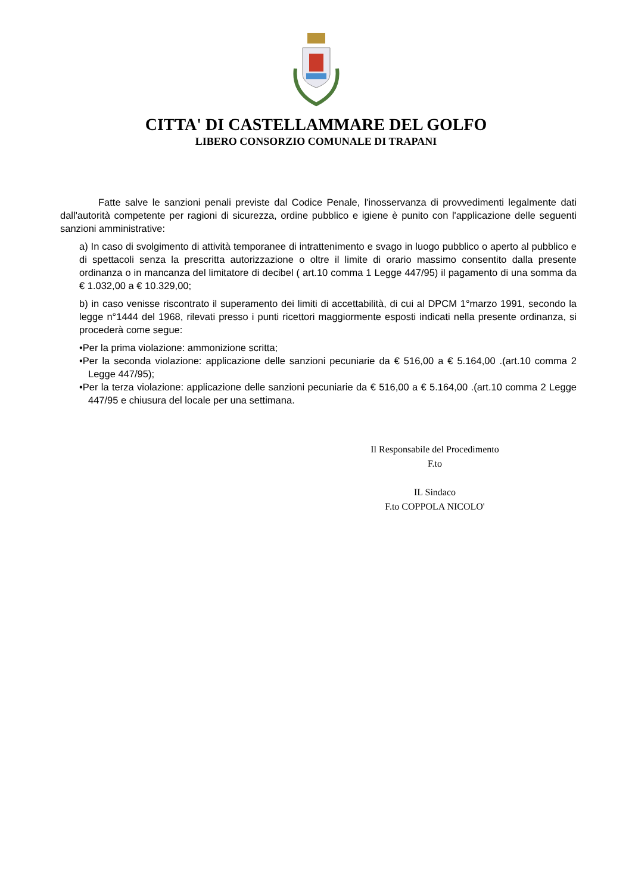CITTA' DI CASTELLAMMARE DEL GOLFO
LIBERO CONSORZIO COMUNALE DI TRAPANI
Fatte salve le sanzioni penali previste dal Codice Penale, l'inosservanza di provvedimenti legalmente dati dall'autorità competente per ragioni di sicurezza, ordine pubblico e igiene è punito con l'applicazione delle seguenti sanzioni amministrative:
a) In caso di svolgimento di attività temporanee di intrattenimento e svago in luogo pubblico o aperto al pubblico e di spettacoli senza la prescritta autorizzazione o oltre il limite di orario massimo consentito dalla presente ordinanza o in mancanza del limitatore di decibel ( art.10 comma 1 Legge 447/95) il pagamento di una somma da € 1.032,00 a € 10.329,00;
b) in caso venisse riscontrato il superamento dei limiti di accettabilità, di cui al DPCM 1°marzo 1991, secondo la legge n°1444 del 1968, rilevati presso i punti ricettori maggiormente esposti indicati nella presente ordinanza, si procederà come segue:
•Per la prima violazione: ammonizione scritta;
•Per la seconda violazione: applicazione delle sanzioni pecuniarie da € 516,00 a € 5.164,00 .(art.10 comma 2 Legge 447/95);
•Per la terza violazione: applicazione delle sanzioni pecuniarie da € 516,00 a € 5.164,00 .(art.10 comma 2 Legge 447/95 e chiusura del locale per una settimana.
Il Responsabile del Procedimento
F.to
IL Sindaco
F.to COPPOLA NICOLO'